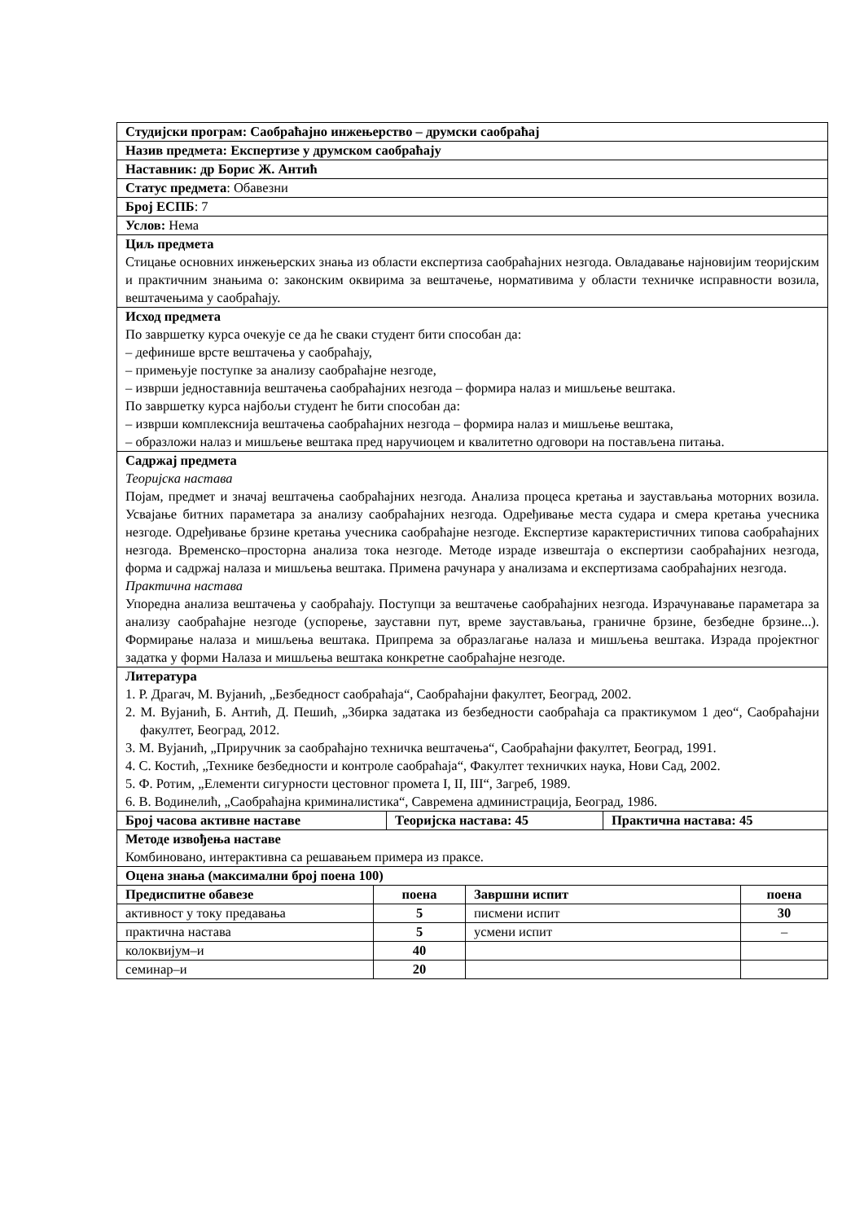| Студијски програм: Саобраћајно инжењерство – друмски саобраћај | | |
| Назив предмета: Експертизе у друмском саобраћају | | |
| Наставник: др Борис Ж. Антић | | |
| Статус предмета : Обавезни | | |
| Број ЕСПБ : 7 | | |
| Услов: Нема | | |
| Циљ предмета Стицање основних инжењерских знања из области експертиза саобраћајних незгода. Овладавање најновијим теоријским и практичним знањима о: законским оквирима за вештачење, нормативима у области техничке исправности возила, вештачењима у саобраћају. | | |
| Исход предмета По завршетку курса очекује се да ће сваки студент бити способан да: – дефинише врсте вештачења у саобраћају, – примењује поступке за анализу саобраћајне незгоде, – изврши једноставнија вештачења саобраћајних незгода – формира налаз и мишљење вештака. По завршетку курса најбољи студент ће бити способан да: – изврши комплекснија вештачења саобраћајних незгода – формира налаз и мишљење вештака, – образложи налаз и мишљење вештака пред наручиоцем и квалитетно одговори на постављена питања. | | |
| Садржај предмета Теоријска настава Појам, предмет и значај вештачења саобраћајних незгода. Анализа процеса кретања и заустављања моторних возила. Усвајање битних параметара за анализу саобраћајних незгода. Одређивање места судара и смера кретања учесника незгоде. Одређивање брзине кретања учесника саобраћајне незгоде. Експертизе карактеристичних типова саобраћајних незгода. Временско–просторна анализа тока незгоде. Методе израде извештаја о експертизи саобраћајних незгода, форма и садржај налаза и мишљења вештака. Примена рачунара у анализама и експертизама саобраћајних незгода. Практична настава Упоредна анализа вештачења у саобраћају. Поступци за вештачење саобраћајних незгода. Израчунавање параметара за анализу саобраћајне незгоде (успорење, зауставни пут, време заустављања, граничне брзине, безбедне брзине...). Формирање налаза и мишљења вештака. Припрема за образлагање налаза и мишљења вештака. Израда пројектног задатка у форми Налаза и мишљења вештака конкретне саобраћајне незгоде. | | |
| Литература 1. Р. Драгач, М. Вујанић, „Безбедност саобраћаја“, Саобраћајни факултет, Београд, 2002. 2. М. Вујанић, Б. Антић, Д. Пешић, „Збирка задатака из безбедности саобраћаја са практикумом 1 део“, Саобраћајни факултет, Београд, 2012. 3. М. Вујанић, „Приручник за саобраћајно техничка вештачења“, Саобраћајни факултет, Београд, 1991. 4. С. Костић, „Технике безбедности и контроле саобраћаја“, Факултет техничких наука, Нови Сад, 2002. 5. Ф. Ротим, „Елементи сигурности цестовног промета I, II, III“, Загреб, 1989. 6. В. Водинелић, „Саобраћајна криминалистика“, Савремена администрација, Београд, 1986. | | |
| Број часова активне наставе | Теоријска настава: 45 | Практична настава: 45 |
| Методе извођења наставе Комбиновано, интерактивна са решавањем примера из праксе. | | |
| Оцена знања (максимални број поена 100) | | |
| Предиспитне обавезе | поена | Завршни испит | поена |
| --- | --- | --- | --- |
| активност у току предавања | 5 | писмени испит | 30 |
| практична настава | 5 | усмени испит | – |
| колоквијум–и | 40 | | |
| семинар–и | 20 | | |